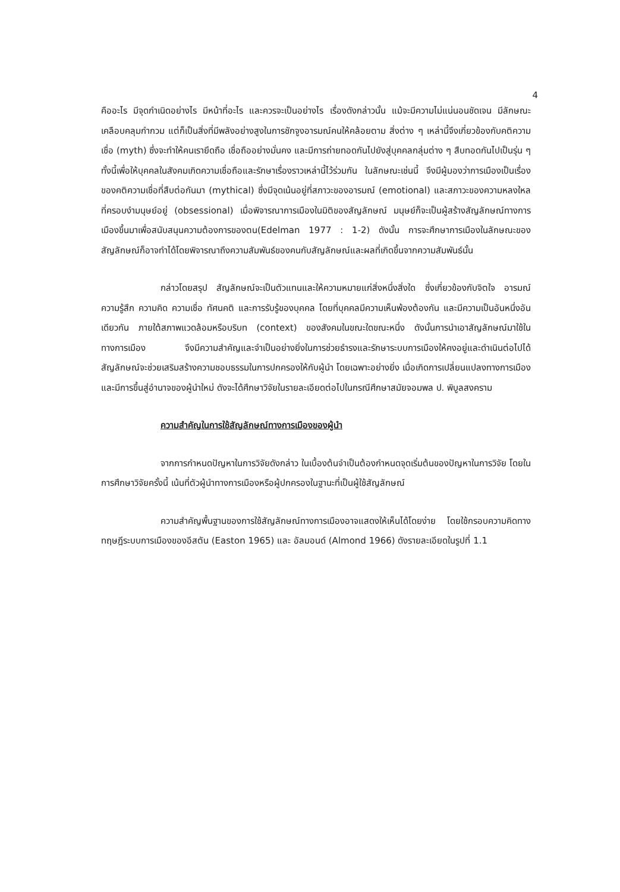4
คืออะไร มีจุดกำเนิดอย่างไร มีหน้าที่อะไร และควรจะเป็นอย่างไร เรื่องดังกล่าวนั้น แม้จะมีความไม่แน่นอนชัดเจน มีลักษณะเคลือบคลุมกำกวม แต่ก็เป็นสิ่งที่มีพลังอย่างสูงในการชักจูงอารมณ์คนให้คล้อยตาม สิ่งต่าง ๆ เหล่านี้จึงเกี่ยวข้องกับคติความเชื่อ (myth) ซึ่งจะทำให้คนเรายึดถือ เชื่อถืออย่างมั่นคง และมีการถ่ายทอดกันไปยังสู่บุคคลกลุ่มต่าง ๆ สืบทอดกันไปเป็นรุ่น ๆ ทั้งนี้เพื่อให้บุคคลในสังคมเกิดความเชื่อถือและรักษาเรื่องราวเหล่านี้ไว้ร่วมกัน ในลักษณะเช่นนี้ จึงมีผู้มองว่าการเมืองเป็นเรื่องของคติความเชื่อที่สืบต่อกันมา (mythical) ซึ่งมีจุดเน้นอยู่ที่สภาวะของอารมณ์ (emotional) และสภาวะของความหลงใหลที่ครอบงำมนุษย์อยู่ (obsessional) เมื่อพิจารณาการเมืองในมิติของสัญลักษณ์ มนุษย์ก็จะเป็นผู้สร้างสัญลักษณ์ทางการเมืองขึ้นมาเพื่อสนับสนุนความต้องการของตน(Edelman 1977 : 1-2) ดังนั้น การจะศึกษาการเมืองในลักษณะของสัญลักษณ์ก็อาจทำได้โดยพิจารณาถึงความสัมพันธ์ของคนกับสัญลักษณ์และผลที่เกิดขึ้นจากความสัมพันธ์นั้น
กล่าวโดยสรุป สัญลักษณ์จะเป็นตัวแทนและให้ความหมายแก่สิ่งหนึ่งสิ่งใด ซึ่งเกี่ยวข้องกับจิตใจ อารมณ์ ความรู้สึก ความคิด ความเชื่อ ทัศนคติ และการรับรู้ของบุคคล โดยที่บุคคลมีความเห็นพ้องต้องกัน และมีความเป็นอันหนึ่งอันเดียวกัน ภายใต้สภาพแวดล้อมหรือบริบท (context) ของสังคมในขณะใดขณะหนึ่ง ดังนั้นการนำเอาสัญลักษณ์มาใช้ในทางการเมือง จึงมีความสำคัญและจำเป็นอย่างยิ่งในการช่วยธำรงและรักษาระบบการเมืองให้คงอยู่และดำเนินต่อไปได้ สัญลักษณ์จะช่วยเสริมสร้างความชอบธรรมในการปกครองให้กับผู้นำ โดยเฉพาะอย่างยิ่ง เมื่อเกิดการเปลี่ยนแปลงทางการเมือง และมีการขึ้นสู่อำนาจของผู้นำใหม่ ดังจะได้ศึกษาวิจัยในรายละเอียดต่อไปในกรณีศึกษาสมัยจอมพล ป. พิบูลสงคราม
ความสำคัญในการใช้สัญลักษณ์ทางการเมืองของผู้นำ
จากการกำหนดปัญหาในการวิจัยดังกล่าว ในเบื้องต้นจำเป็นต้องกำหนดจุดเริ่มต้นของปัญหาในการวิจัย โดยในการศึกษาวิจัยครั้งนี้ เน้นที่ตัวผู้นำทางการเมืองหรือผู้ปกครองในฐานะที่เป็นผู้ใช้สัญลักษณ์
ความสำคัญพื้นฐานของการใช้สัญลักษณ์ทางการเมืองอาจแสดงให้เห็นได้โดยง่าย โดยใช้กรอบความคิดทางทฤษฎีระบบการเมืองของอีสตัน (Easton 1965) และ อัลมอนด์ (Almond 1966) ดังรายละเอียดในรูปที่ 1.1